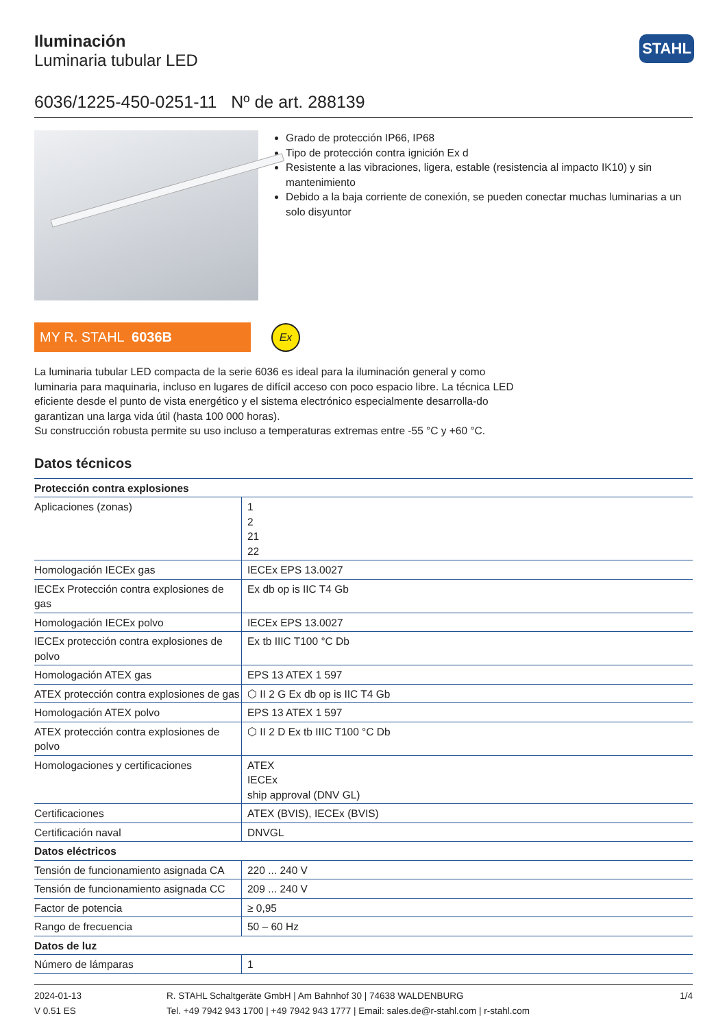STAHL
Iluminación
Luminaria tubular LED
6036/1225-450-0251-11 Nº de art. 288139
Grado de protección IP66, IP68
Tipo de protección contra ignición Ex d
Resistente a las vibraciones, ligera, estable (resistencia al impacto IK10) y sin mantenimiento
Debido a la baja corriente de conexión, se pueden conectar muchas luminarias a un solo disyuntor
MY R. STAHL 6036B
Ex
La luminaria tubular LED compacta de la serie 6036 es ideal para la iluminación general y como luminaria para maquinaria, incluso en lugares de difícil acceso con poco espacio libre. La técnica LED eficiente desde el punto de vista energético y el sistema electrónico especialmente desarrolla-do garantizan una larga vida útil (hasta 100 000 horas).
Su construcción robusta permite su uso incluso a temperaturas extremas entre -55 °C y +60 °C.
Datos técnicos
| Protección contra explosiones | |
| --- | --- |
| Aplicaciones (zonas) | 1 2 21 22 |
| Homologación IECEx gas | IECEx EPS 13.0027 |
| IECEx Protección contra explosiones de gas | Ex db op is IIC T4 Gb |
| Homologación IECEx polvo | IECEx EPS 13.0027 |
| IECEx protección contra explosiones de polvo | Ex tb IIIC T100 °C Db |
| Homologación ATEX gas | EPS 13 ATEX 1 597 |
| ATEX protección contra explosiones de gas | ⬡ II 2 G Ex db op is IIC T4 Gb |
| Homologación ATEX polvo | EPS 13 ATEX 1 597 |
| ATEX protección contra explosiones de polvo | ⬡ II 2 D Ex tb IIIC T100 °C Db |
| Homologaciones y certificaciones | ATEX IECEx ship approval (DNV GL) |
| Certificaciones | ATEX (BVIS), IECEx (BVIS) |
| Certificación naval | DNVGL |
| Datos eléctricos | |
| Tensión de funcionamiento asignada CA | 220 ... 240 V |
| Tensión de funcionamiento asignada CC | 209 ... 240 V |
| Factor de potencia | ≥ 0,95 |
| Rango de frecuencia | 50 – 60 Hz |
| Datos de luz | |
| Número de lámparas | 1 |
2024-01-13
V 0.51 ES
R. STAHL Schaltgeräte GmbH | Am Bahnhof 30 | 74638 WALDENBURG
Tel. +49 7942 943 1700 | +49 7942 943 1777 | Email: sales.de@r-stahl.com | r-stahl.com
1/4